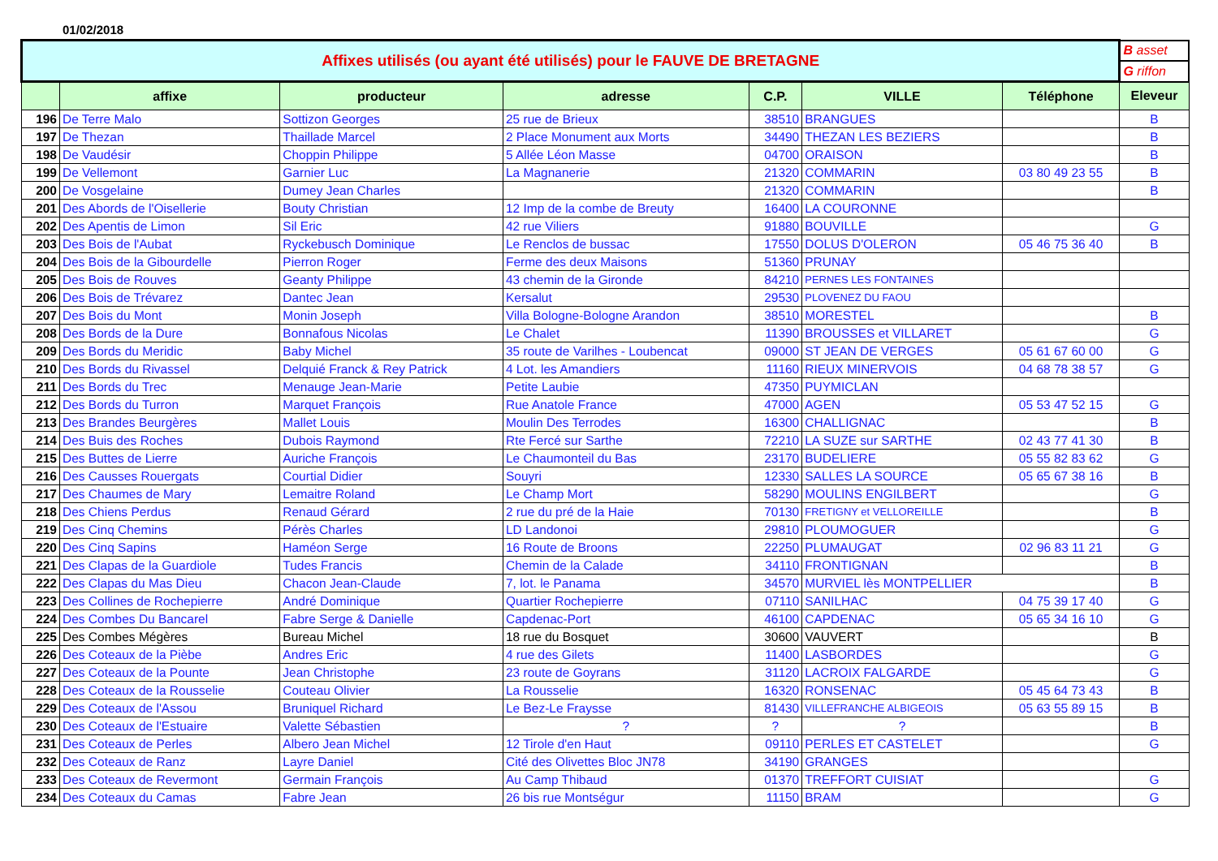01/02/2018
| Affixes utilisés (ou ayant été utilisés) pour le FAUVE DE BRETAGNE | | | | | | | B asset |
| | | | | | | | G riffon |
| | affixe | producteur | adresse | C.P. | VILLE | Téléphone | Eleveur |
| 196 | De Terre Malo | Sottizon Georges | 25 rue de Brieux | 38510 | BRANGUES | | B |
| 197 | De Thezan | Thaillade Marcel | 2 Place Monument aux Morts | 34490 | THEZAN LES BEZIERS | | B |
| 198 | De Vaudésir | Choppin Philippe | 5 Allée Léon Masse | 04700 | ORAISON | | B |
| 199 | De Vellemont | Garnier Luc | La Magnanerie | 21320 | COMMARIN | 03 80 49 23 55 | B |
| 200 | De Vosgelaine | Dumey Jean Charles | | 21320 | COMMARIN | | B |
| 201 | Des Abords de l'Oisellerie | Bouty Christian | 12 Imp de la combe de Breuty | 16400 | LA COURONNE | | |
| 202 | Des Apentis de Limon | Sil Eric | 42 rue Viliers | 91880 | BOUVILLE | | G |
| 203 | Des Bois de l'Aubat | Ryckebusch Dominique | Le Renclos de bussac | 17550 | DOLUS D'OLERON | 05 46 75 36 40 | B |
| 204 | Des Bois de la Gibourdelle | Pierron Roger | Ferme des deux Maisons | 51360 | PRUNAY | | |
| 205 | Des Bois de Rouves | Geanty Philippe | 43 chemin de la Gironde | 84210 | PERNES LES FONTAINES | | |
| 206 | Des Bois de Trévarez | Dantec Jean | Kersalut | 29530 | PLOVENEZ DU FAOU | | |
| 207 | Des Bois du Mont | Monin Joseph | Villa Bologne-Bologne Arandon | 38510 | MORESTEL | | B |
| 208 | Des Bords de la Dure | Bonnafous Nicolas | Le Chalet | 11390 | BROUSSES et VILLARET | | G |
| 209 | Des Bords du Meridic | Baby Michel | 35 route de Varilhes - Loubencat | 09000 | ST JEAN DE VERGES | 05 61 67 60 00 | G |
| 210 | Des Bords du Rivassel | Delquié Franck & Rey Patrick | 4 Lot. les Amandiers | 11160 | RIEUX MINERVOIS | 04 68 78 38 57 | G |
| 211 | Des Bords du Trec | Menauge Jean-Marie | Petite Laubie | 47350 | PUYMICLAN | | |
| 212 | Des Bords du Turron | Marquet François | Rue Anatole France | 47000 | AGEN | 05 53 47 52 15 | G |
| 213 | Des Brandes Beurgères | Mallet Louis | Moulin Des Terrodes | 16300 | CHALLIGNAC | | B |
| 214 | Des Buis des Roches | Dubois Raymond | Rte Fercé sur Sarthe | 72210 | LA SUZE sur SARTHE | 02 43 77 41 30 | B |
| 215 | Des Buttes de Lierre | Auriche François | Le Chaumonteil du Bas | 23170 | BUDELIERE | 05 55 82 83 62 | G |
| 216 | Des Causses Rouergats | Courtial Didier | Souyri | 12330 | SALLES LA SOURCE | 05 65 67 38 16 | B |
| 217 | Des Chaumes de Mary | Lemaitre Roland | Le Champ Mort | 58290 | MOULINS ENGILBERT | | G |
| 218 | Des Chiens Perdus | Renaud Gérard | 2 rue du pré de la Haie | 70130 | FRETIGNY et VELLOREILLE | | B |
| 219 | Des Cinq Chemins | Pérès Charles | LD Landonoi | 29810 | PLOUMOGUER | | G |
| 220 | Des Cinq Sapins | Haméon Serge | 16 Route de Broons | 22250 | PLUMAUGAT | 02 96 83 11 21 | G |
| 221 | Des Clapas de la Guardiole | Tudes Francis | Chemin de la Calade | 34110 | FRONTIGNAN | | B |
| 222 | Des Clapas du Mas Dieu | Chacon Jean-Claude | 7, lot. le Panama | 34570 | MURVIEL lès MONTPELLIER | | B |
| 223 | Des Collines de Rochepierre | André Dominique | Quartier Rochepierre | 07110 | SANILHAC | 04 75 39 17 40 | G |
| 224 | Des Combes Du Bancarel | Fabre Serge & Danielle | Capdenac-Port | 46100 | CAPDENAC | 05 65 34 16 10 | G |
| 225 | Des Combes Mégères | Bureau Michel | 18 rue du Bosquet | 30600 | VAUVERT | | B |
| 226 | Des Coteaux de la Pièbe | Andres Eric | 4 rue des Gilets | 11400 | LASBORDES | | G |
| 227 | Des Coteaux de la Pounte | Jean Christophe | 23 route de Goyrans | 31120 | LACROIX FALGARDE | | G |
| 228 | Des Coteaux de la Rousselie | Couteau Olivier | La Rousselie | 16320 | RONSENAC | 05 45 64 73 43 | B |
| 229 | Des Coteaux de l'Assou | Bruniquel Richard | Le Bez-Le Fraysse | 81430 | VILLEFRANCHE ALBIGEOIS | 05 63 55 89 15 | B |
| 230 | Des Coteaux de l'Estuaire | Valette Sébastien | ? | ? | ? | | B |
| 231 | Des Coteaux de Perles | Albero Jean Michel | 12 Tirole d'en Haut | 09110 | PERLES ET CASTELET | | G |
| 232 | Des Coteaux de Ranz | Layre Daniel | Cité des Olivettes Bloc JN78 | 34190 | GRANGES | | |
| 233 | Des Coteaux de Revermont | Germain François | Au Camp Thibaud | 01370 | TREFFORT CUISIAT | | G |
| 234 | Des Coteaux du Camas | Fabre Jean | 26 bis rue Montségur | 11150 | BRAM | | G |